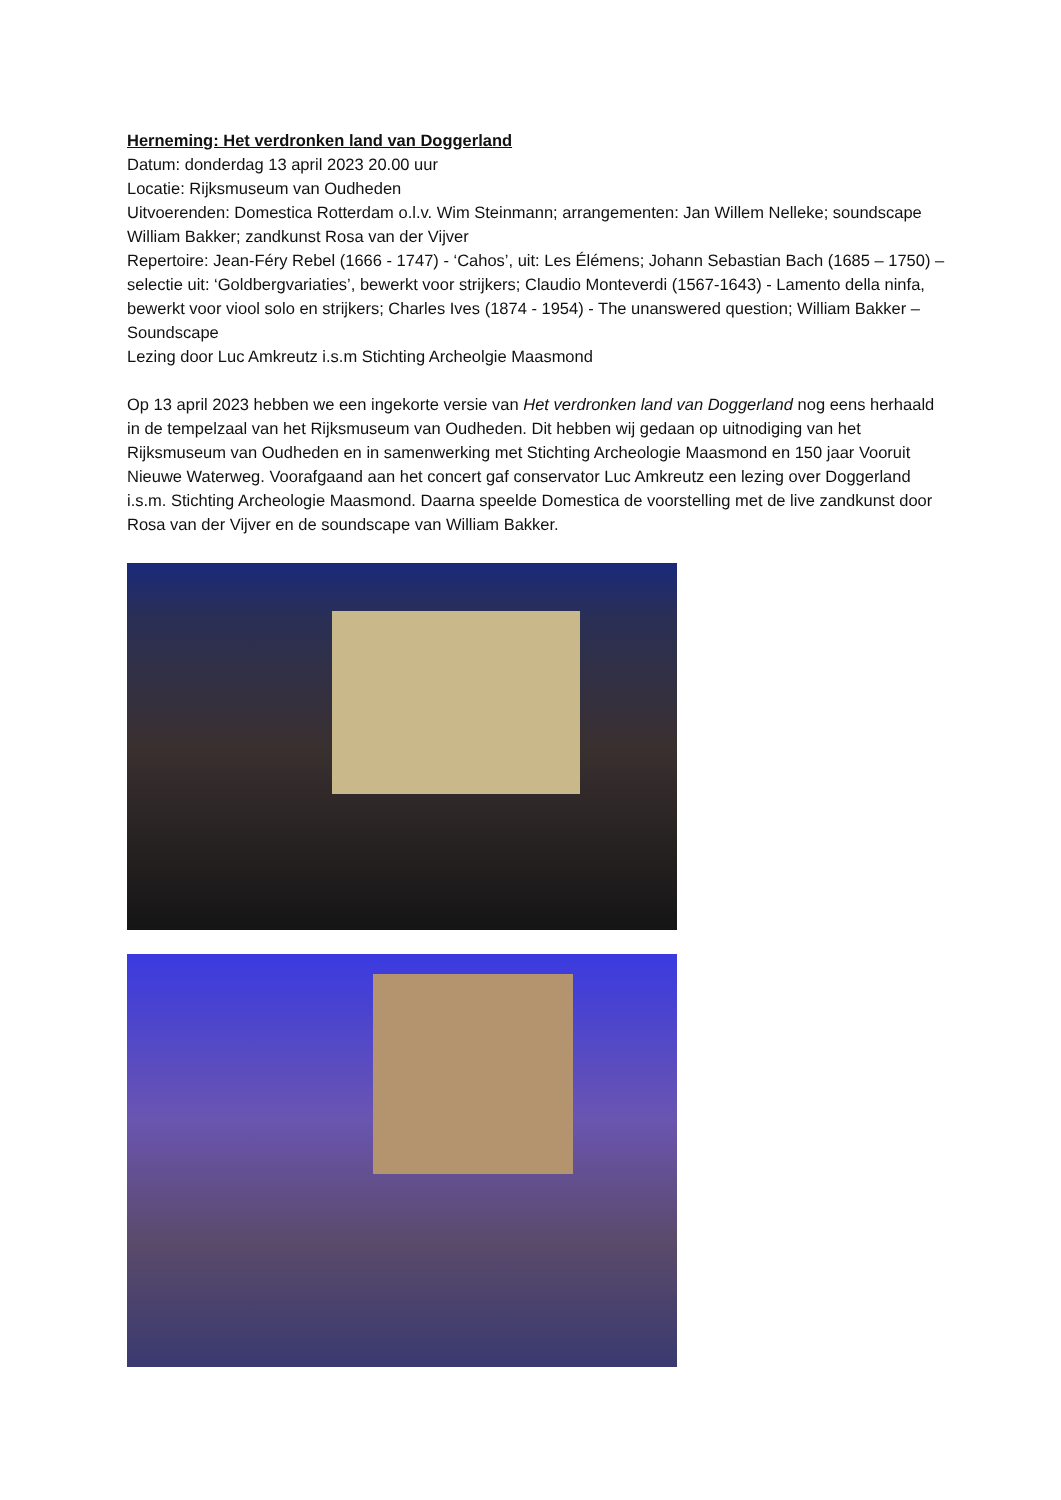Herneming: Het verdronken land van Doggerland
Datum: donderdag 13 april 2023 20.00 uur
Locatie: Rijksmuseum van Oudheden
Uitvoerenden: Domestica Rotterdam o.l.v. Wim Steinmann; arrangementen: Jan Willem Nelleke; soundscape William Bakker; zandkunst Rosa van der Vijver
Repertoire: Jean-Féry Rebel (1666 - 1747) - ‘Cahos’, uit: Les Élémens; Johann Sebastian Bach (1685 – 1750) – selectie uit: ‘Goldbergvariaties’, bewerkt voor strijkers; Claudio Monteverdi (1567-1643) - Lamento della ninfa, bewerkt voor viool solo en strijkers; Charles Ives (1874 - 1954) - The unanswered question; William Bakker – Soundscape
Lezing door Luc Amkreutz i.s.m Stichting Archeolgie Maasmond
Op 13 april 2023 hebben we een ingekorte versie van Het verdronken land van Doggerland nog eens herhaald in de tempelzaal van het Rijksmuseum van Oudheden. Dit hebben wij gedaan op uitnodiging van het Rijksmuseum van Oudheden en in samenwerking met Stichting Archeologie Maasmond en 150 jaar Vooruit Nieuwe Waterweg. Voorafgaand aan het concert gaf conservator Luc Amkreutz een lezing over Doggerland i.s.m. Stichting Archeologie Maasmond. Daarna speelde Domestica de voorstelling met de live zandkunst door Rosa van der Vijver en de soundscape van William Bakker.